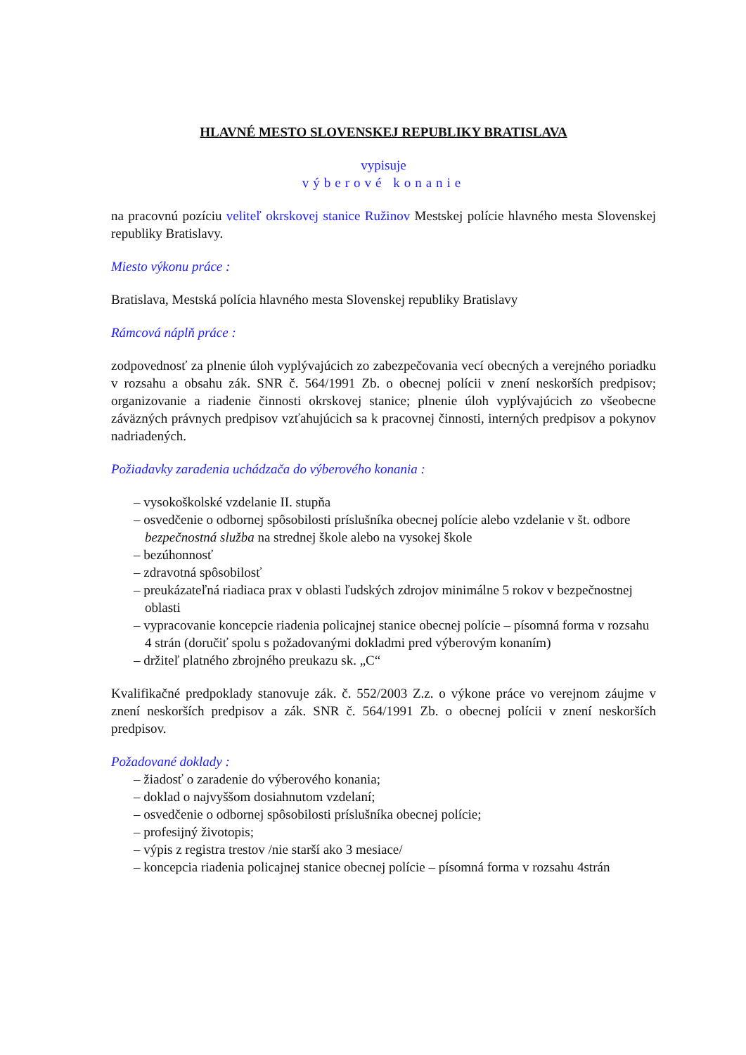HLAVNÉ MESTO SLOVENSKEJ REPUBLIKY BRATISLAVA
vypisuje
výberové konanie
na pracovnú pozíciu veliteľ okrskovej stanice Ružinov Mestskej polície hlavného mesta Slovenskej republiky Bratislavy.
Miesto výkonu práce :
Bratislava, Mestská polícia hlavného mesta Slovenskej republiky Bratislavy
Rámcová náplň práce :
zodpovednosť za plnenie úloh vyplývajúcich zo zabezpečovania vecí obecných a verejného poriadku v rozsahu a obsahu zák. SNR č. 564/1991 Zb. o obecnej polícii v znení neskorších predpisov; organizovanie a riadenie činnosti okrskovej stanice; plnenie úloh vyplývajúcich zo všeobecne záväzných právnych predpisov vzťahujúcich sa k pracovnej činnosti, interných predpisov a pokynov nadriadených.
Požiadavky zaradenia uchádzača do výberového konania :
– vysokoškolské vzdelanie II. stupňa
– osvedčenie o odbornej spôsobilosti príslušníka obecnej polície alebo vzdelanie v št. odbore bezpečnostná služba na strednej škole alebo na vysokej škole
– bezúhonnosť
– zdravotná spôsobilosť
– preukázateľná riadiaca prax v oblasti ľudských zdrojov minimálne 5 rokov v bezpečnostnej oblasti
– vypracovanie koncepcie riadenia policajnej stanice obecnej polície – písomná forma v rozsahu 4 strán (doručiť spolu s požadovanými dokladmi pred výberovým konaním)
– držiteľ platného zbrojného preukazu sk. „C“
Kvalifikačné predpoklady stanovuje zák. č. 552/2003 Z.z. o výkone práce vo verejnom záujme v znení neskorších predpisov a zák. SNR č. 564/1991 Zb. o obecnej polícii v znení neskorších predpisov.
Požadované doklady :
– žiadosť o zaradenie do výberového konania;
– doklad o najvyššom dosiahnutom vzdelaní;
– osvedčenie o odbornej spôsobilosti príslušníka obecnej polície;
– profesijný životopis;
– výpis z registra trestov /nie starší ako 3 mesiace/
– koncepcia riadenia policajnej stanice obecnej polície – písomná forma v rozsahu 4strán